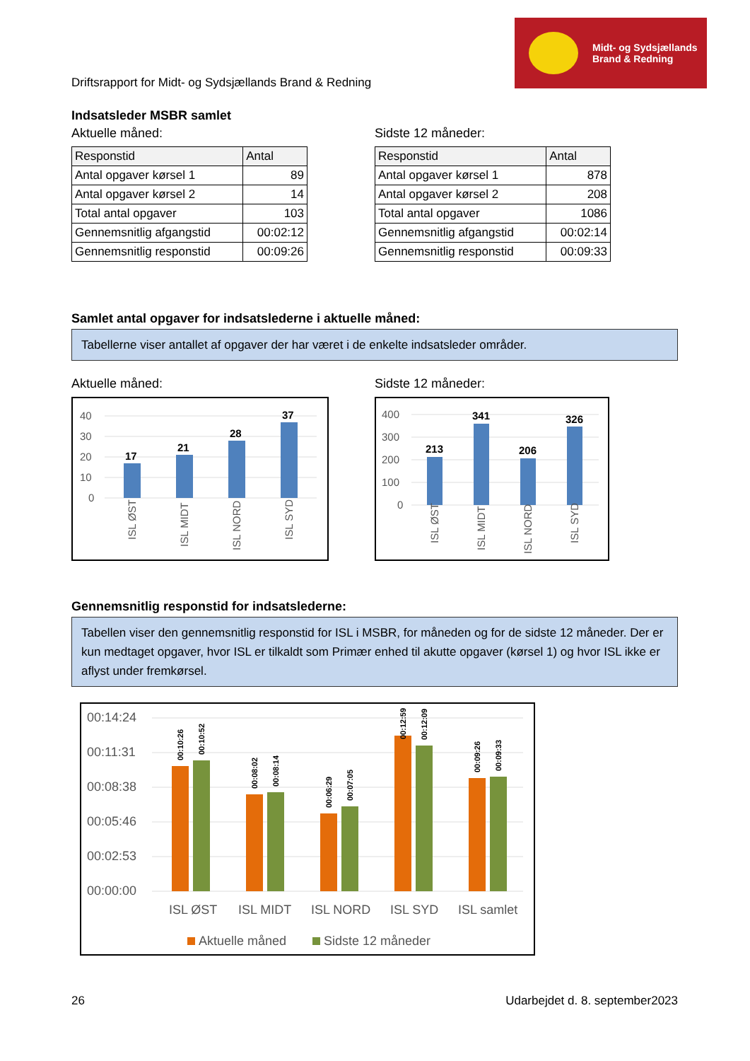Driftsrapport for Midt- og Sydsjællands Brand & Redning
Midt- og Sydsjællands
Brand & Redning
Indsatsleder MSBR samlet
Aktuelle måned:
| Responstid | Antal |
| --- | --- |
| Antal opgaver kørsel 1 | 89 |
| Antal opgaver kørsel 2 | 14 |
| Total antal opgaver | 103 |
| Gennemsnitlig afgangstid | 00:02:12 |
| Gennemsnitlig responstid | 00:09:26 |
Sidste 12 måneder:
| Responstid | Antal |
| --- | --- |
| Antal opgaver kørsel 1 | 878 |
| Antal opgaver kørsel 2 | 208 |
| Total antal opgaver | 1086 |
| Gennemsnitlig afgangstid | 00:02:14 |
| Gennemsnitlig responstid | 00:09:33 |
Samlet antal opgaver for indsatslederne i aktuelle måned:
Tabellerne viser antallet af opgaver der har været i de enkelte indsatsleder områder.
Aktuelle måned:
40
30
20
10
0
17
21
28
37
ISL ØST
ISL MIDT
ISL NORD
ISL SYD
Sidste 12 måneder:
400
300
200
100
0
213
341
206
326
ISL ØST
ISL MIDT
ISL NORD
ISL SYD
Gennemsnitlig responstid for indsatslederne:
Tabellen viser den gennemsnitlig responstid for ISL i MSBR, for måneden og for de sidste 12 måneder. Der er kun medtaget opgaver, hvor ISL er tilkaldt som Primær enhed til akutte opgaver (kørsel 1) og hvor ISL ikke er aflyst under fremkørsel.
00:14:24
00:11:31
00:08:38
00:05:46
00:02:53
00:00:00
00:10:26
00:10:52
00:08:02
00:08:14
00:06:29
00:07:05
00:12:59
00:12:09
00:09:26
00:09:33
ISL ØST
ISL MIDT
ISL NORD
ISL SYD
ISL samlet
Aktuelle måned
Sidste 12 måneder
26 Udarbejdet d. 8. september2023